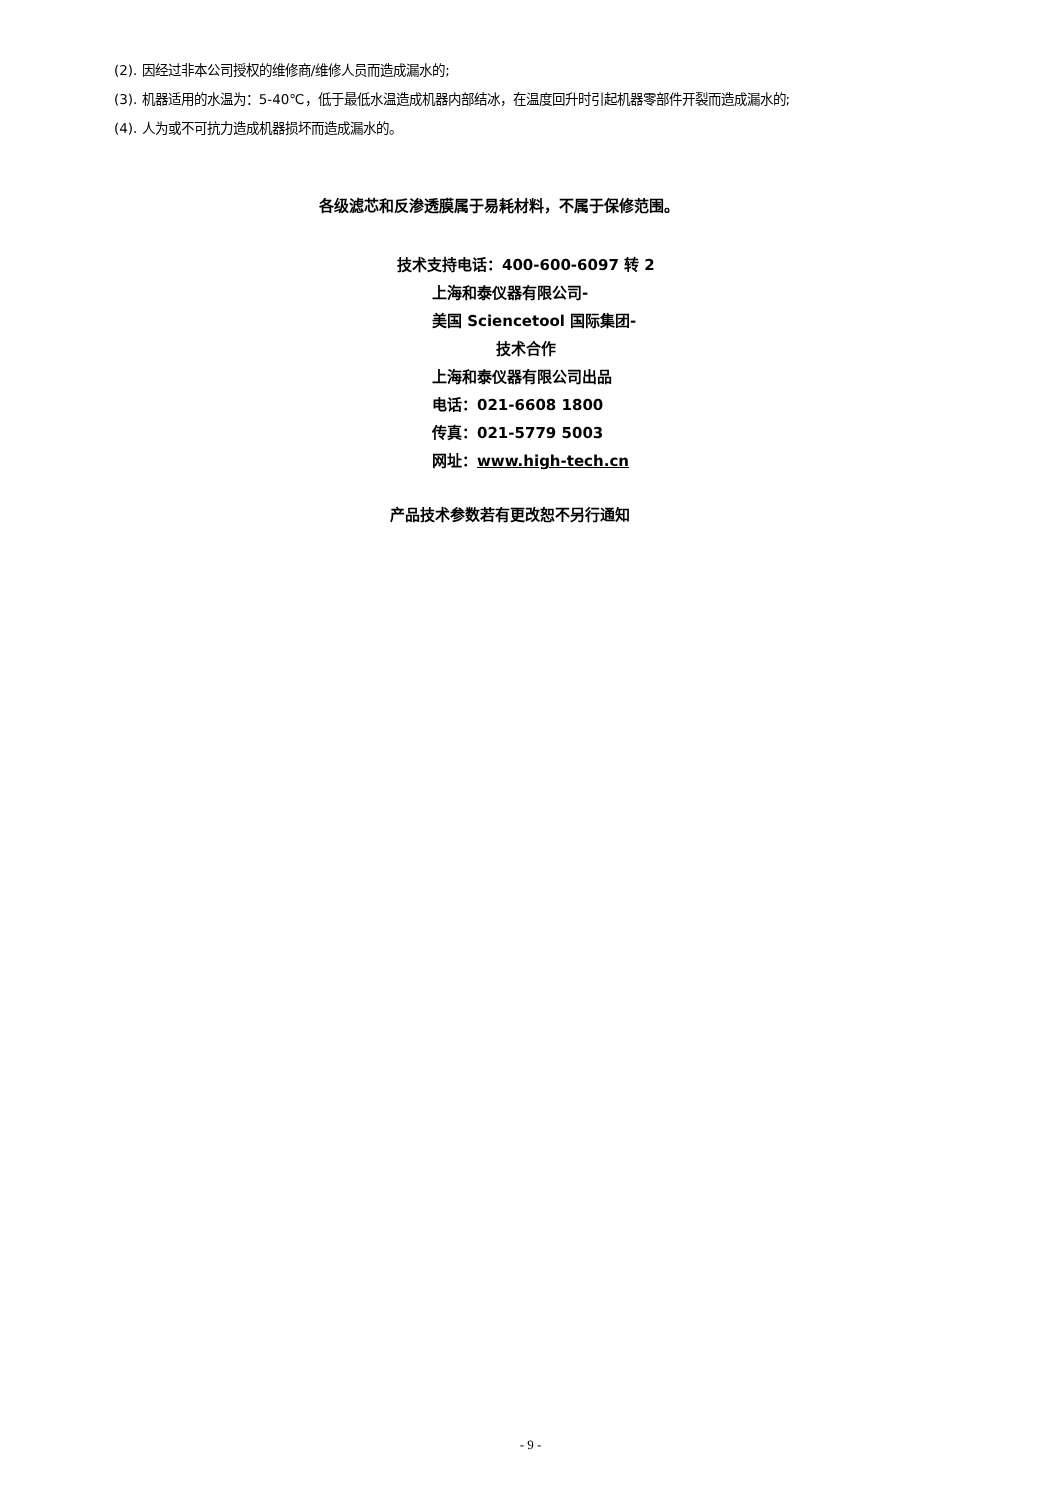(2). 因经过非本公司授权的维修商/维修人员而造成漏水的;
(3). 机器适用的水温为：5-40℃，低于最低水温造成机器内部结冰，在温度回升时引起机器零部件开裂而造成漏水的;
(4). 人为或不可抗力造成机器损坏而造成漏水的。
各级滤芯和反渗透膜属于易耗材料，不属于保修范围。
技术支持电话：400-600-6097 转 2
上海和泰仪器有限公司-
美国 Sciencetool 国际集团-
技术合作
上海和泰仪器有限公司出品
电话：021-6608 1800
传真：021-5779 5003
网址：www.high-tech.cn
产品技术参数若有更改恕不另行通知
- 9 -